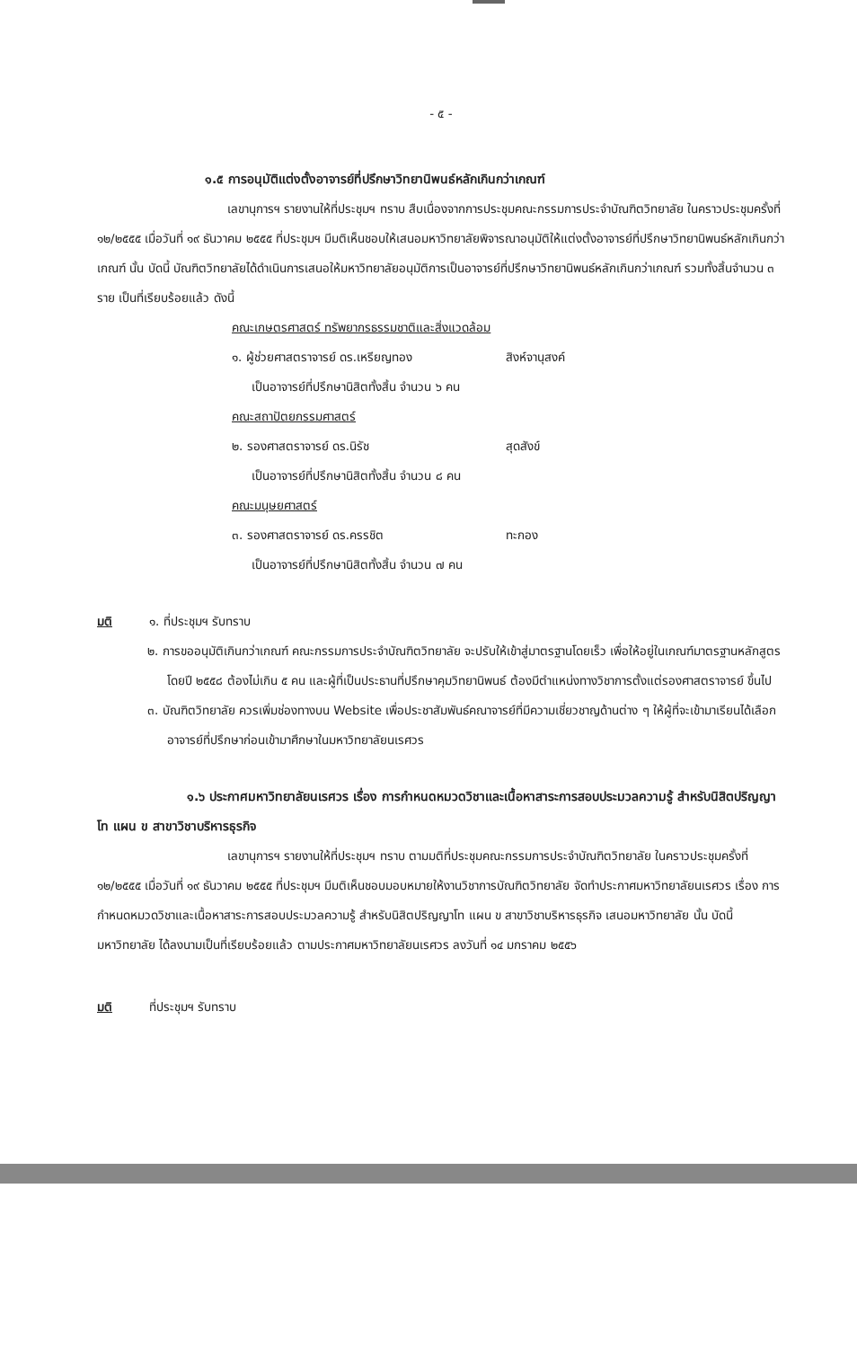- ๕ -
๑.๕ การอนุมัติแต่งตั้งอาจารย์ที่ปรึกษาวิทยานิพนธ์หลักเกินกว่าเกณฑ์
เลขานุการฯ รายงานให้ที่ประชุมฯ ทราบ สืบเนื่องจากการประชุมคณะกรรมการประจำบัณฑิตวิทยาลัย ในคราวประชุมครั้งที่ ๑๒/๒๕๕๕ เมื่อวันที่ ๑๙ ธันวาคม ๒๕๕๕ ที่ประชุมฯ มีมติเห็นชอบให้เสนอมหาวิทยาลัยพิจารณาอนุมัติให้แต่งตั้งอาจารย์ที่ปรึกษาวิทยานิพนธ์หลักเกินกว่าเกณฑ์ นั้น บัดนี้ บัณฑิตวิทยาลัยได้ดำเนินการเสนอให้มหาวิทยาลัยอนุมัติการเป็นอาจารย์ที่ปรึกษาวิทยานิพนธ์หลักเกินกว่าเกณฑ์ รวมทั้งสิ้นจำนวน ๓ ราย เป็นที่เรียบร้อยแล้ว ดังนี้
คณะเกษตรศาสตร์ ทรัพยากรธรรมชาติและสิ่งแวดล้อม
๑. ผู้ช่วยศาสตราจารย์ ดร.เหรียญทอง สิงห์จานุสงค์
เป็นอาจารย์ที่ปรึกษานิสิตทั้งสิ้น จำนวน ๖ คน
คณะสถาปัตยกรรมศาสตร์
๒. รองศาสตราจารย์ ดร.นิรัช สุดสังข์
เป็นอาจารย์ที่ปรึกษานิสิตทั้งสิ้น จำนวน ๘ คน
คณะมนุษยศาสตร์
๓. รองศาสตราจารย์ ดร.ครรชิต ทะกอง
เป็นอาจารย์ที่ปรึกษานิสิตทั้งสิ้น จำนวน ๗ คน
มติ ๑. ที่ประชุมฯ รับทราบ
๒. การขออนุมัติเกินกว่าเกณฑ์ คณะกรรมการประจำบัณฑิตวิทยาลัย จะปรับให้เข้าสู่มาตรฐานโดยเร็ว เพื่อให้อยู่ในเกณฑ์มาตรฐานหลักสูตร โดยปี ๒๕๕๘ ต้องไม่เกิน ๕ คน และผู้ที่เป็นประธานที่ปรึกษาคุมวิทยานิพนธ์ ต้องมีตำแหน่งทางวิชาการตั้งแต่รองศาสตราจารย์ ขึ้นไป
๓. บัณฑิตวิทยาลัย ควรเพิ่มช่องทางบน Website เพื่อประชาสัมพันธ์คณาจารย์ที่มีความเชี่ยวชาญด้านต่าง ๆ ให้ผู้ที่จะเข้ามาเรียนได้เลือกอาจารย์ที่ปรึกษาก่อนเข้ามาศึกษาในมหาวิทยาลัยนเรศวร
๑.๖ ประกาศมหาวิทยาลัยนเรศวร เรื่อง การกำหนดหมวดวิชาและเนื้อหาสาระการสอบประมวลความรู้ สำหรับนิสิตปริญญาโท แผน ข สาขาวิชาบริหารธุรกิจ
เลขานุการฯ รายงานให้ที่ประชุมฯ ทราบ ตามมติที่ประชุมคณะกรรมการประจำบัณฑิตวิทยาลัย ในคราวประชุมครั้งที่ ๑๒/๒๕๕๕ เมื่อวันที่ ๑๙ ธันวาคม ๒๕๕๕ ที่ประชุมฯ มีมติเห็นชอบมอบหมายให้งานวิชาการบัณฑิตวิทยาลัย จัดทำประกาศมหาวิทยาลัยนเรศวร เรื่อง การกำหนดหมวดวิชาและเนื้อหาสาระการสอบประมวลความรู้ สำหรับนิสิตปริญญาโท แผน ข สาขาวิชาบริหารธุรกิจ เสนอมหาวิทยาลัย นั้น บัดนี้ มหาวิทยาลัย ได้ลงนามเป็นที่เรียบร้อยแล้ว ตามประกาศมหาวิทยาลัยนเรศวร ลงวันที่ ๑๔ มกราคม ๒๕๕๖
มติ ที่ประชุมฯ รับทราบ